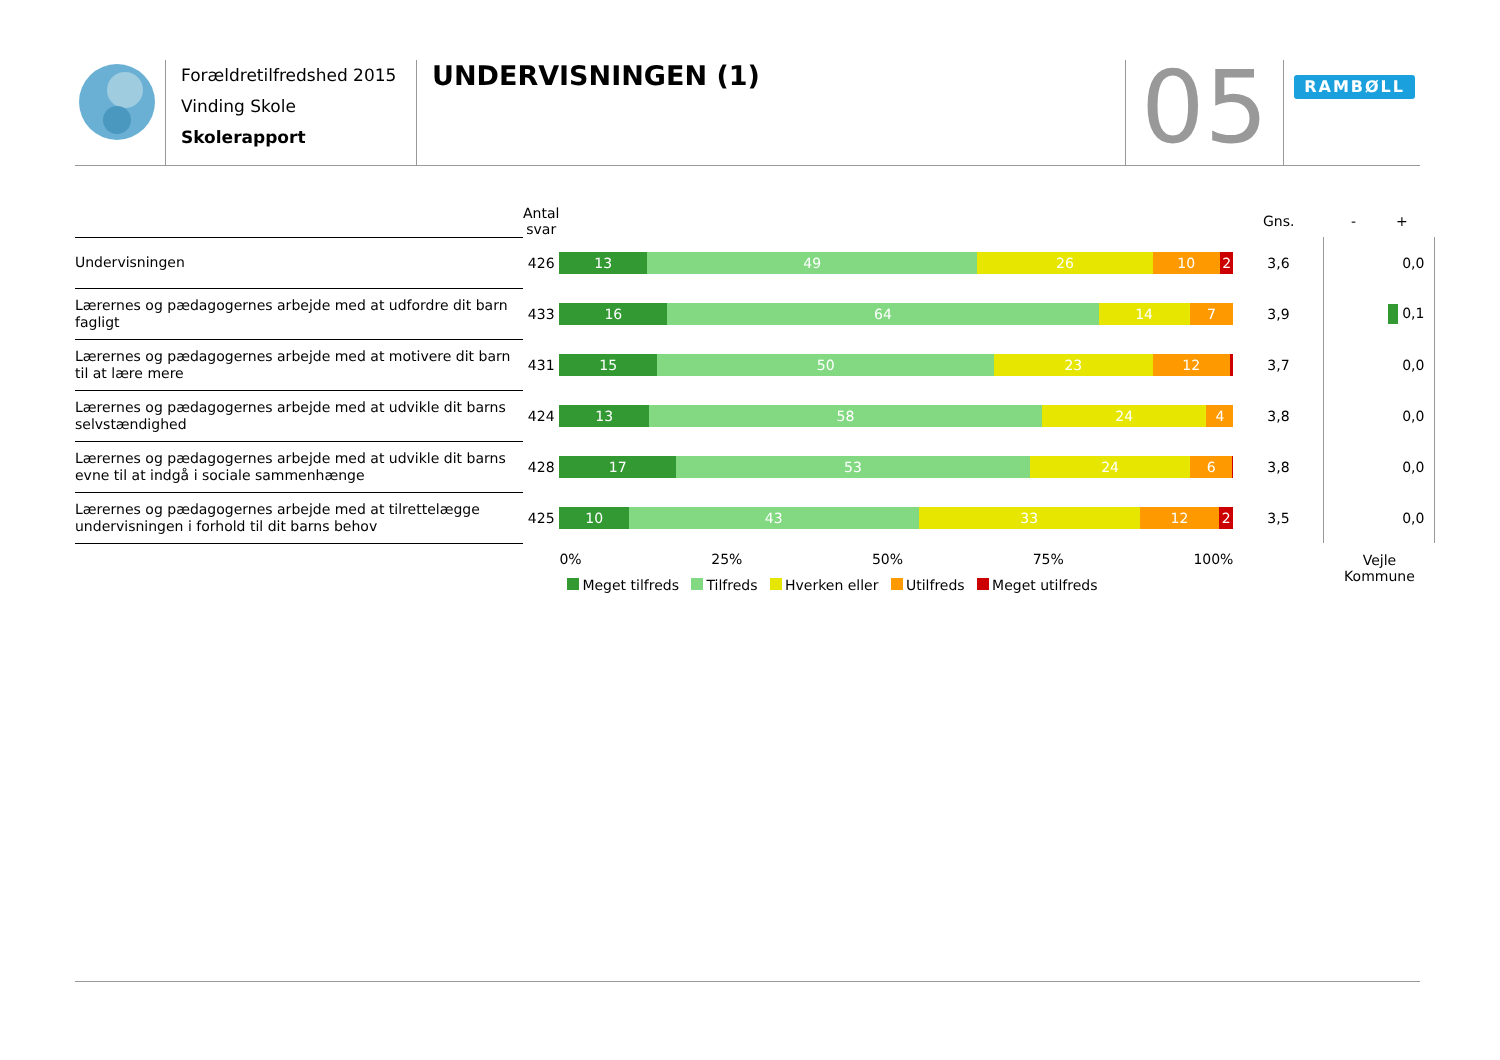Forældretilfredshed 2015
Vinding Skole
Skolerapport
UNDERVISNINGEN (1)
05
RAMBØLL
| | Antal svar | | Gns. | - + |
| --- | --- | --- | --- | --- |
| Undervisningen | 426 | 13 49 26 10 2 | 3,6 | 0,0 |
| Lærernes og pædagogernes arbejde med at udfordre dit barn fagligt | 433 | 16 64 14 7 | 3,9 | 0,1 |
| Lærernes og pædagogernes arbejde med at motivere dit barn til at lære mere | 431 | 15 50 23 12 | 3,7 | 0,0 |
| Lærernes og pædagogernes arbejde med at udvikle dit barns selvstændighed | 424 | 13 58 24 4 | 3,8 | 0,0 |
| Lærernes og pædagogernes arbejde med at udvikle dit barns evne til at indgå i sociale sammenhænge | 428 | 17 53 24 6 | 3,8 | 0,0 |
| Lærernes og pædagogernes arbejde med at tilrettelægge undervisningen i forhold til dit barns behov | 425 | 10 43 33 12 2 | 3,5 | 0,0 |
| | | 0% 25% 50% 75% 100% Meget tilfreds Tilfreds Hverken eller Utilfreds Meget utilfreds | | Vejle Kommune |